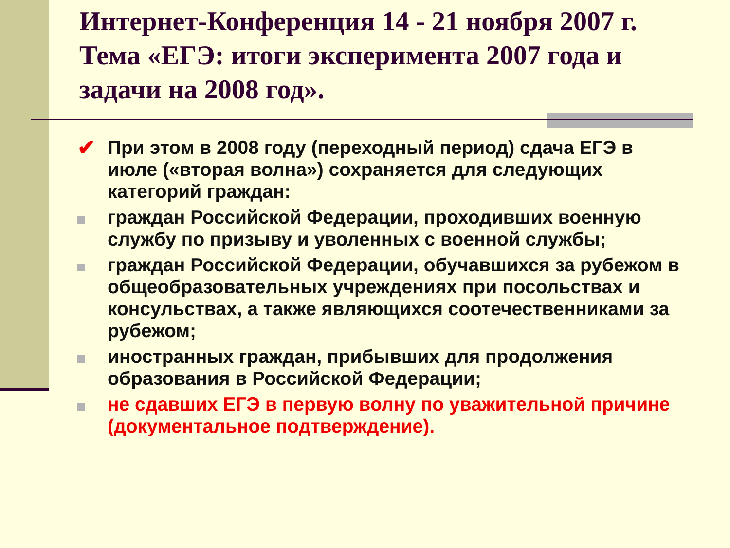Интернет-Конференция 14 - 21 ноября 2007 г. Тема «ЕГЭ: итоги эксперимента 2007 года и задачи на 2008 год».
✔ При этом в 2008 году (переходный период) сдача ЕГЭ в июле («вторая волна») сохраняется для следующих категорий граждан:
граждан Российской Федерации, проходивших военную службу по призыву и уволенных с военной службы;
граждан Российской Федерации, обучавшихся за рубежом в общеобразовательных учреждениях при посольствах и консульствах, а также являющихся соотечественниками за рубежом;
иностранных граждан, прибывших для продолжения образования в Российской Федерации;
не сдавших ЕГЭ в первую волну по уважительной причине (документальное подтверждение).